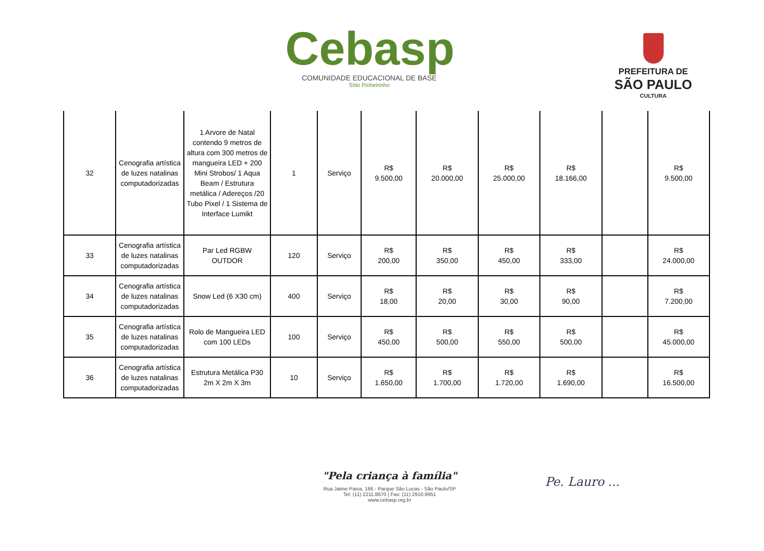Cebasp
COMUNIDADE EDUCACIONAL DE BASE
Sítio Pinheirinho
PREFEITURA DE
SÃO PAULO
CULTURA
| 32 | Cenografia artística de luzes natalinas computadorizadas | 1 Arvore de Natal contendo 9 metros de altura com 300 metros de mangueira LED + 200 Mini Strobos/ 1 Aqua Beam / Estrutura metálica / Adereços /20 Tubo Pixel / 1 Sistema de Interface Lumikt | 1 | Serviço | R$ 9.500,00 | R$ 20.000,00 | R$ 25.000,00 | R$ 18.166,00 | | R$ 9.500,00 |
| 33 | Cenografia artística de luzes natalinas computadorizadas | Par Led RGBW OUTDOR | 120 | Serviço | R$ 200,00 | R$ 350,00 | R$ 450,00 | R$ 333,00 | | R$ 24.000,00 |
| 34 | Cenografia artística de luzes natalinas computadorizadas | Snow Led (6 X30 cm) | 400 | Serviço | R$ 18,00 | R$ 20,00 | R$ 30,00 | R$ 90,00 | | R$ 7.200,00 |
| 35 | Cenografia artística de luzes natalinas computadorizadas | Rolo de Mangueira LED com 100 LEDs | 100 | Serviço | R$ 450,00 | R$ 500,00 | R$ 550,00 | R$ 500,00 | | R$ 45.000,00 |
| 36 | Cenografia artística de luzes natalinas computadorizadas | Estrutura Metálica P30 2m X 2m X 3m | 10 | Serviço | R$ 1.650,00 | R$ 1.700,00 | R$ 1.720,00 | R$ 1.690,00 | | R$ 16.500,00 |
"Pela criança à família"
Rua Jaime Paiva, 166 - Parque São Lucas - São Paulo/SP
Tel: (11) 2211.8670 | Fax: (11) 2910.9951
www.cebasp.org.br
Pe. Lauro ...